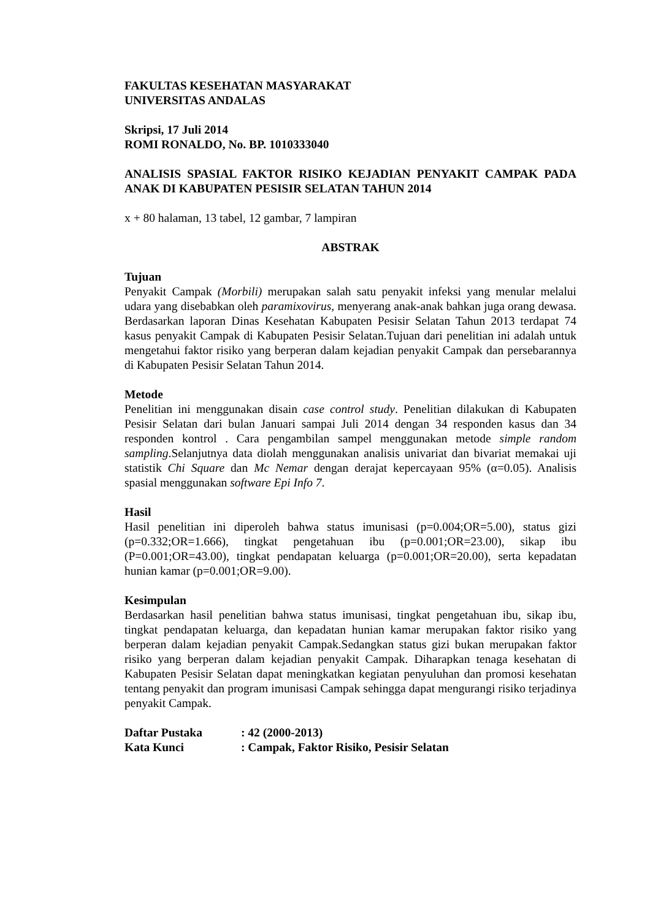FAKULTAS KESEHATAN MASYARAKAT
UNIVERSITAS ANDALAS
Skripsi, 17 Juli 2014
ROMI RONALDO, No. BP. 1010333040
ANALISIS SPASIAL FAKTOR RISIKO KEJADIAN PENYAKIT CAMPAK PADA ANAK DI KABUPATEN PESISIR SELATAN TAHUN 2014
x + 80 halaman, 13 tabel, 12 gambar, 7 lampiran
ABSTRAK
Tujuan
Penyakit Campak (Morbili) merupakan salah satu penyakit infeksi yang menular melalui udara yang disebabkan oleh paramixovirus, menyerang anak-anak bahkan juga orang dewasa. Berdasarkan laporan Dinas Kesehatan Kabupaten Pesisir Selatan Tahun 2013 terdapat 74 kasus penyakit Campak di Kabupaten Pesisir Selatan.Tujuan dari penelitian ini adalah untuk mengetahui faktor risiko yang berperan dalam kejadian penyakit Campak dan persebarannya di Kabupaten Pesisir Selatan Tahun 2014.
Metode
Penelitian ini menggunakan disain case control study. Penelitian dilakukan di Kabupaten Pesisir Selatan dari bulan Januari sampai Juli 2014 dengan 34 responden kasus dan 34 responden kontrol . Cara pengambilan sampel menggunakan metode simple random sampling.Selanjutnya data diolah menggunakan analisis univariat dan bivariat memakai uji statistik Chi Square dan Mc Nemar dengan derajat kepercayaan 95% (α=0.05). Analisis spasial menggunakan software Epi Info 7.
Hasil
Hasil penelitian ini diperoleh bahwa status imunisasi (p=0.004;OR=5.00), status gizi (p=0.332;OR=1.666), tingkat pengetahuan ibu (p=0.001;OR=23.00), sikap ibu (P=0.001;OR=43.00), tingkat pendapatan keluarga (p=0.001;OR=20.00), serta kepadatan hunian kamar (p=0.001;OR=9.00).
Kesimpulan
Berdasarkan hasil penelitian bahwa status imunisasi, tingkat pengetahuan ibu, sikap ibu, tingkat pendapatan keluarga, dan kepadatan hunian kamar merupakan faktor risiko yang berperan dalam kejadian penyakit Campak.Sedangkan status gizi bukan merupakan faktor risiko yang berperan dalam kejadian penyakit Campak. Diharapkan tenaga kesehatan di Kabupaten Pesisir Selatan dapat meningkatkan kegiatan penyuluhan dan promosi kesehatan tentang penyakit dan program imunisasi Campak sehingga dapat mengurangi risiko terjadinya penyakit Campak.
| Daftar Pustaka | : 42 (2000-2013) |
| Kata Kunci | : Campak, Faktor Risiko, Pesisir Selatan |